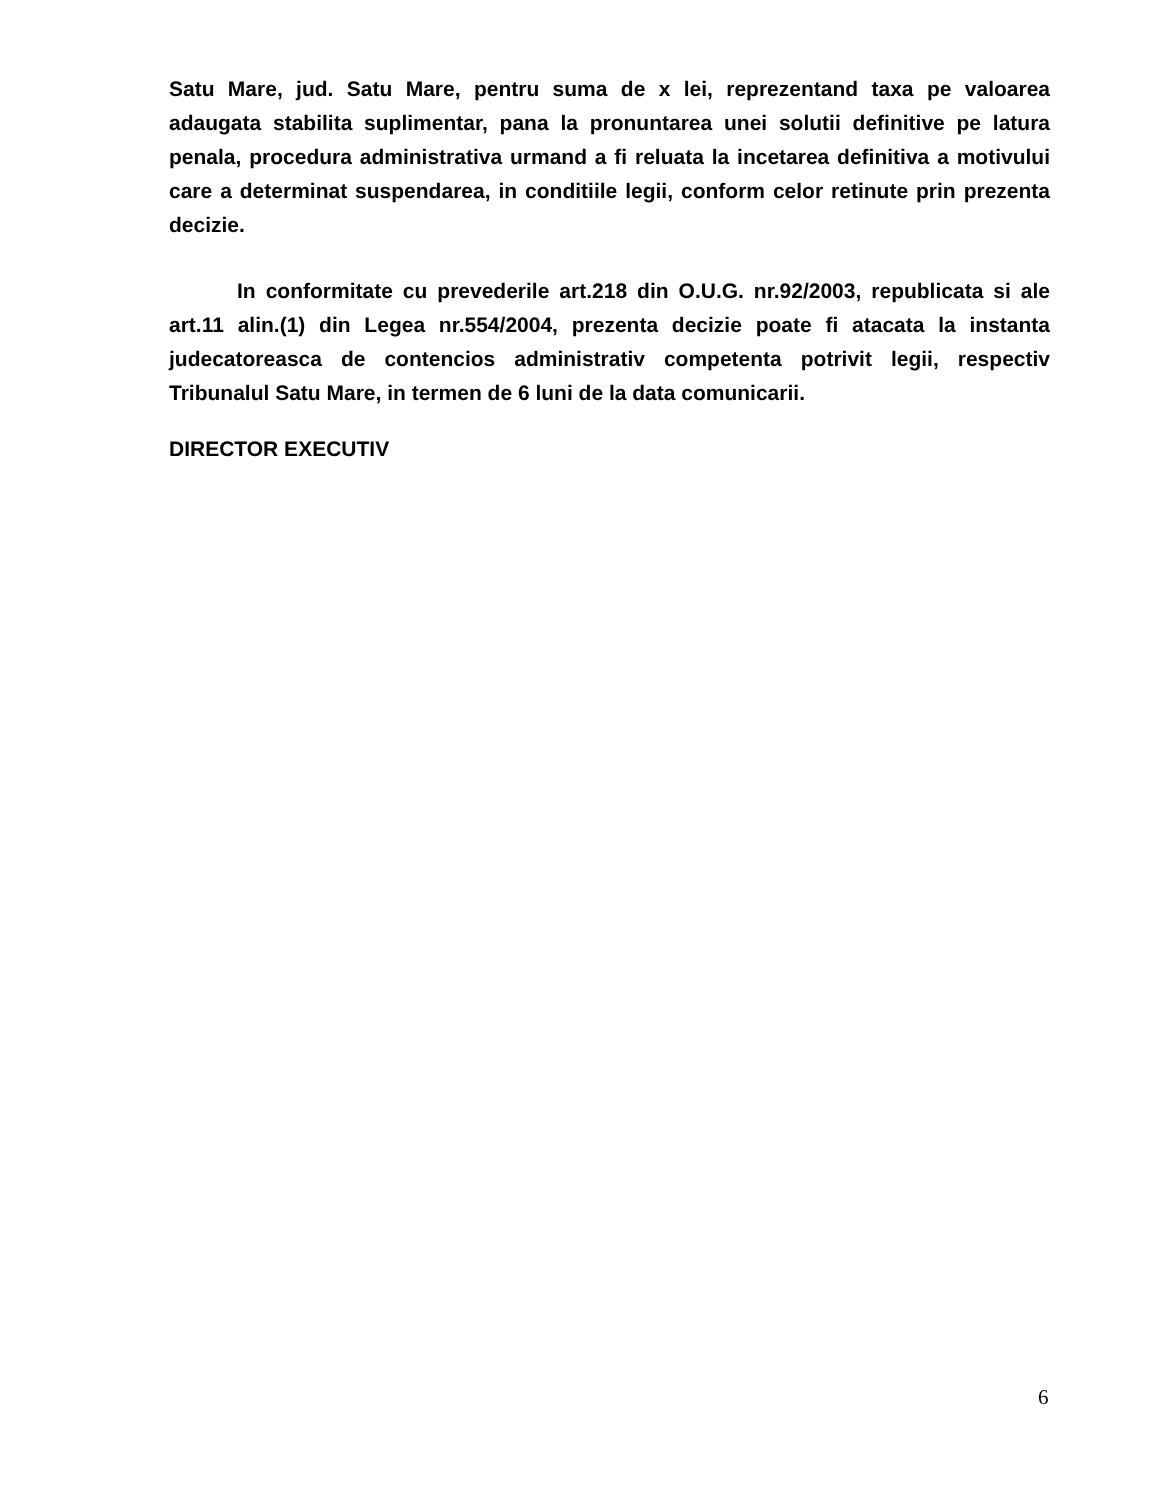Satu Mare, jud. Satu Mare, pentru suma de x lei, reprezentand taxa pe valoarea adaugata stabilita suplimentar, pana la pronuntarea unei solutii definitive pe latura penala, procedura administrativa urmand a fi reluata la incetarea definitiva a motivului care a determinat suspendarea, in conditiile legii, conform celor retinute prin prezenta decizie.
In conformitate cu prevederile art.218 din O.U.G. nr.92/2003, republicata si ale art.11 alin.(1) din Legea nr.554/2004, prezenta decizie poate fi atacata la instanta judecatoreasca de contencios administrativ competenta potrivit legii, respectiv Tribunalul Satu Mare, in termen de 6 luni de la data comunicarii.
DIRECTOR EXECUTIV
6